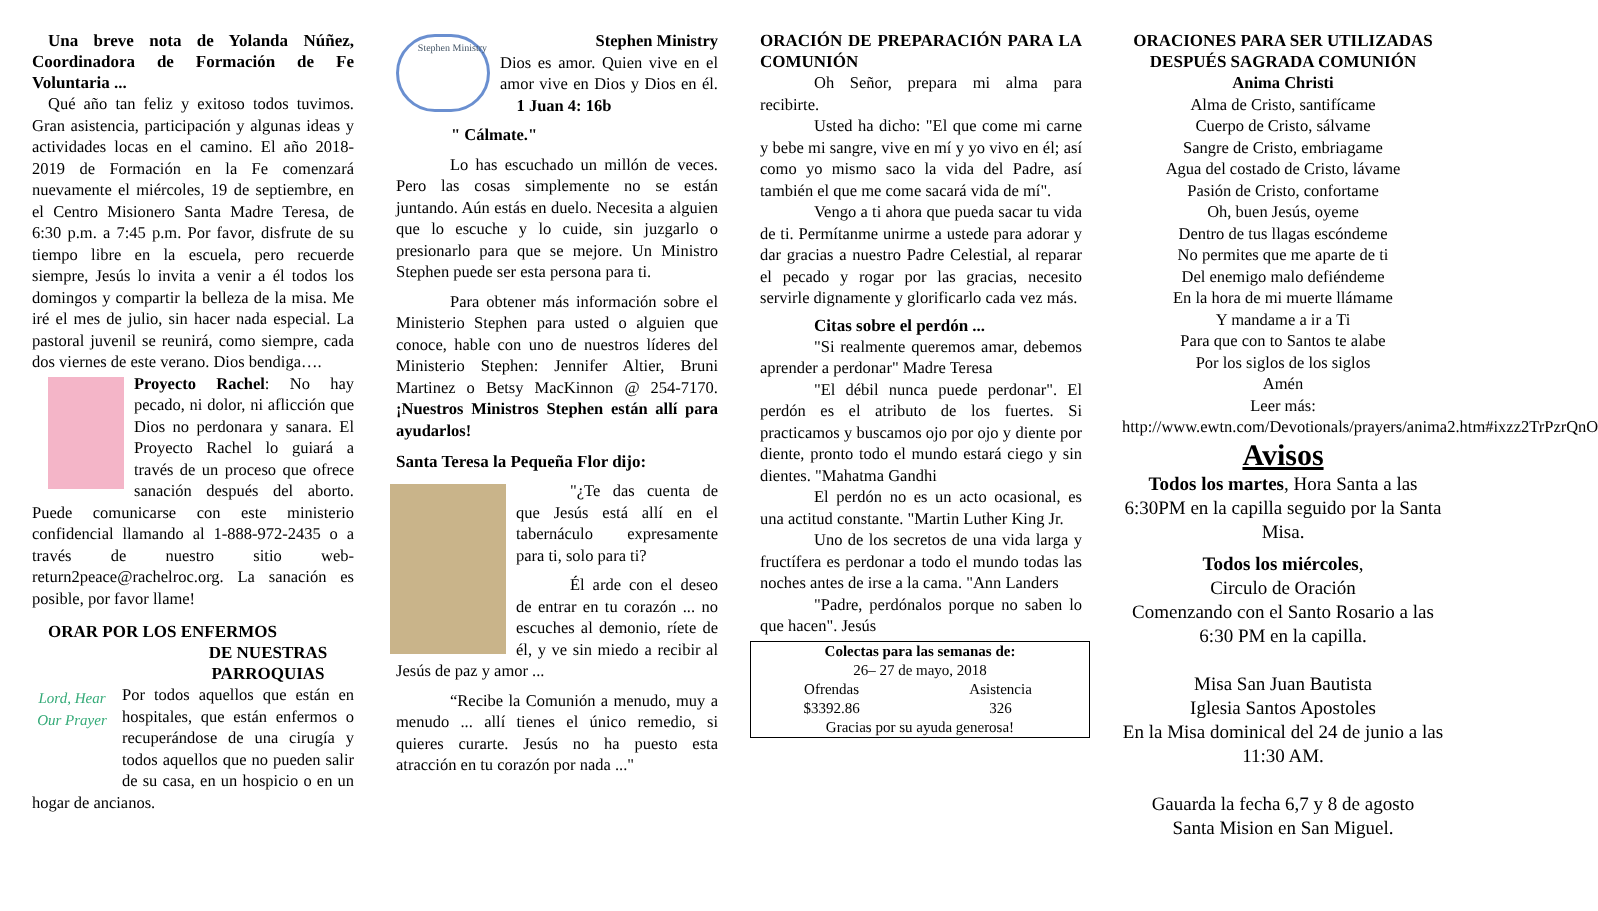Una breve nota de Yolanda Núñez, Coordinadora de Formación de Fe Voluntaria ...
Qué año tan feliz y exitoso todos tuvimos. Gran asistencia, participación y algunas ideas y actividades locas en el camino. El año 2018-2019 de Formación en la Fe comenzará nuevamente el miércoles, 19 de septiembre, en el Centro Misionero Santa Madre Teresa, de 6:30 p.m. a 7:45 p.m. Por favor, disfrute de su tiempo libre en la escuela, pero recuerde siempre, Jesús lo invita a venir a él todos los domingos y compartir la belleza de la misa. Me iré el mes de julio, sin hacer nada especial. La pastoral juvenil se reunirá, como siempre, cada dos viernes de este verano. Dios bendiga….
Proyecto Rachel: No hay pecado, ni dolor, ni aflicción que Dios no perdonara y sanara. El Proyecto Rachel lo guiará a través de un proceso que ofrece sanación después del aborto. Puede comunicarse con este ministerio confidencial llamando al 1-888-972-2435 o a través de nuestro sitio web-return2peace@rachelroc.org. La sanación es posible, por favor llame!
ORAR POR LOS ENFERMOS
DE NUESTRAS PARROQUIAS
Lord, Hear Our Prayer
Por todos aquellos que están en hospitales, que están enfermos o recuperándose de una cirugía y todos aquellos que no pueden salir de su casa, en un hospicio o en un hogar de ancianos.
Stephen Ministry
Stephen Ministry
Dios es amor. Quien vive en el amor vive en Dios y Dios en él. 1 Juan 4: 16b
" Cálmate."
Lo has escuchado un millón de veces. Pero las cosas simplemente no se están juntando. Aún estás en duelo. Necesita a alguien que lo escuche y lo cuide, sin juzgarlo o presionarlo para que se mejore. Un Ministro Stephen puede ser esta persona para ti.
Para obtener más información sobre el Ministerio Stephen para usted o alguien que conoce, hable con uno de nuestros líderes del Ministerio Stephen: Jennifer Altier, Bruni Martinez o Betsy MacKinnon @ 254-7170. ¡Nuestros Ministros Stephen están allí para ayudarlos!
Santa Teresa la Pequeña Flor dijo:
"¿Te das cuenta de que Jesús está allí en el tabernáculo expresamente para ti, solo para ti?
Él arde con el deseo de entrar en tu corazón ... no escuches al demonio, ríete de él, y ve sin miedo a recibir al Jesús de paz y amor ...
“Recibe la Comunión a menudo, muy a menudo ... allí tienes el único remedio, si quieres curarte. Jesús no ha puesto esta atracción en tu corazón por nada ..."
ORACIÓN DE PREPARACIÓN PARA LA COMUNIÓN
Oh Señor, prepara mi alma para recibirte.
Usted ha dicho: "El que come mi carne y bebe mi sangre, vive en mí y yo vivo en él; así como yo mismo saco la vida del Padre, así también el que me come sacará vida de mí".
Vengo a ti ahora que pueda sacar tu vida de ti. Permítanme unirme a ustede para adorar y dar gracias a nuestro Padre Celestial, al reparar el pecado y rogar por las gracias, necesito servirle dignamente y glorificarlo cada vez más.
Citas sobre el perdón ...
"Si realmente queremos amar, debemos aprender a perdonar" Madre Teresa
"El débil nunca puede perdonar". El perdón es el atributo de los fuertes. Si practicamos y buscamos ojo por ojo y diente por diente, pronto todo el mundo estará ciego y sin dientes. "Mahatma Gandhi
El perdón no es un acto ocasional, es una actitud constante. "Martin Luther King Jr.
Uno de los secretos de una vida larga y fructífera es perdonar a todo el mundo todas las noches antes de irse a la cama. "Ann Landers
"Padre, perdónalos porque no saben lo que hacen". Jesús
| Colectas para las semanas de: | |
| --- | --- |
| 26– 27 de mayo, 2018 | |
| Ofrendas | Asistencia |
| $3392.86 | 326 |
| Gracias por su ayuda generosa! | |
ORACIONES PARA SER UTILIZADAS DESPUÉS SAGRADA COMUNIÓN
Anima Christi
Alma de Cristo, santifícame
Cuerpo de Cristo, sálvame
Sangre de Cristo, embriagame
Agua del costado de Cristo, lávame
Pasión de Cristo, confortame
Oh, buen Jesús, oyeme
Dentro de tus llagas escóndeme
No permites que me aparte de ti
Del enemigo malo defiéndeme
En la hora de mi muerte llámame
Y mandame a ir a Ti
Para que con to Santos te alabe
Por los siglos de los siglos
Amén
Leer más:
http://www.ewtn.com/Devotionals/prayers/anima2.htm#ixzz2TrPzrQnO
Avisos
Todos los martes, Hora Santa a las 6:30PM en la capilla seguido por la Santa Misa.
Todos los miércoles,
Circulo de Oración
Comenzando con el Santo Rosario a las 6:30 PM en la capilla.
Misa San Juan Bautista
Iglesia Santos Apostoles
En la Misa dominical del 24 de junio a las 11:30 AM.
Gauarda la fecha 6,7 y 8 de agosto
Santa Mision en San Miguel.